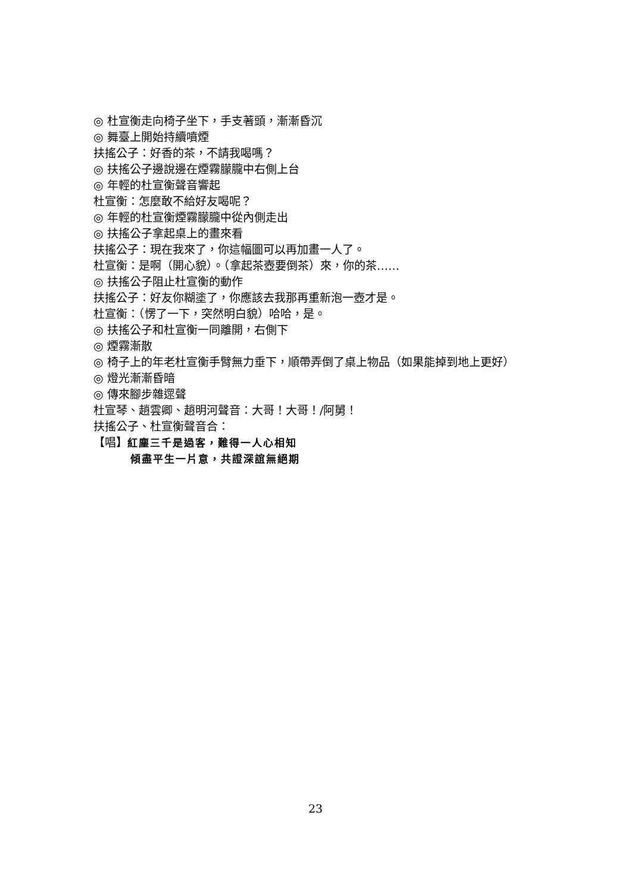◎ 杜宣衡走向椅子坐下，手支著頭，漸漸昏沉
◎ 舞臺上開始持續噴煙
扶搖公子：好香的茶，不請我喝嗎？
◎ 扶搖公子邊說邊在煙霧朦朧中右側上台
◎ 年輕的杜宣衡聲音響起
杜宣衡：怎麼敢不給好友喝呢？
◎ 年輕的杜宣衡煙霧朦朧中從內側走出
◎ 扶搖公子拿起桌上的畫來看
扶搖公子：現在我來了，你這幅圖可以再加畫一人了。
杜宣衡：是啊（開心貌）。（拿起茶壺要倒茶）來，你的茶……
◎ 扶搖公子阻止杜宣衡的動作
扶搖公子：好友你糊塗了，你應該去我那再重新泡一壺才是。
杜宣衡：（愣了一下，突然明白貌）哈哈，是。
◎ 扶搖公子和杜宣衡一同離開，右側下
◎ 煙霧漸散
◎ 椅子上的年老杜宣衡手臂無力垂下，順帶弄倒了桌上物品（如果能掉到地上更好）
◎ 燈光漸漸昏暗
◎ 傳來腳步雜遝聲
杜宣琴、趙雲卿、趙明河聲音：大哥！大哥！/阿舅！
扶搖公子、杜宣衡聲音合：
【唱】紅塵三千是過客，難得一人心相知
傾盡平生一片意，共證深誼無絕期
23